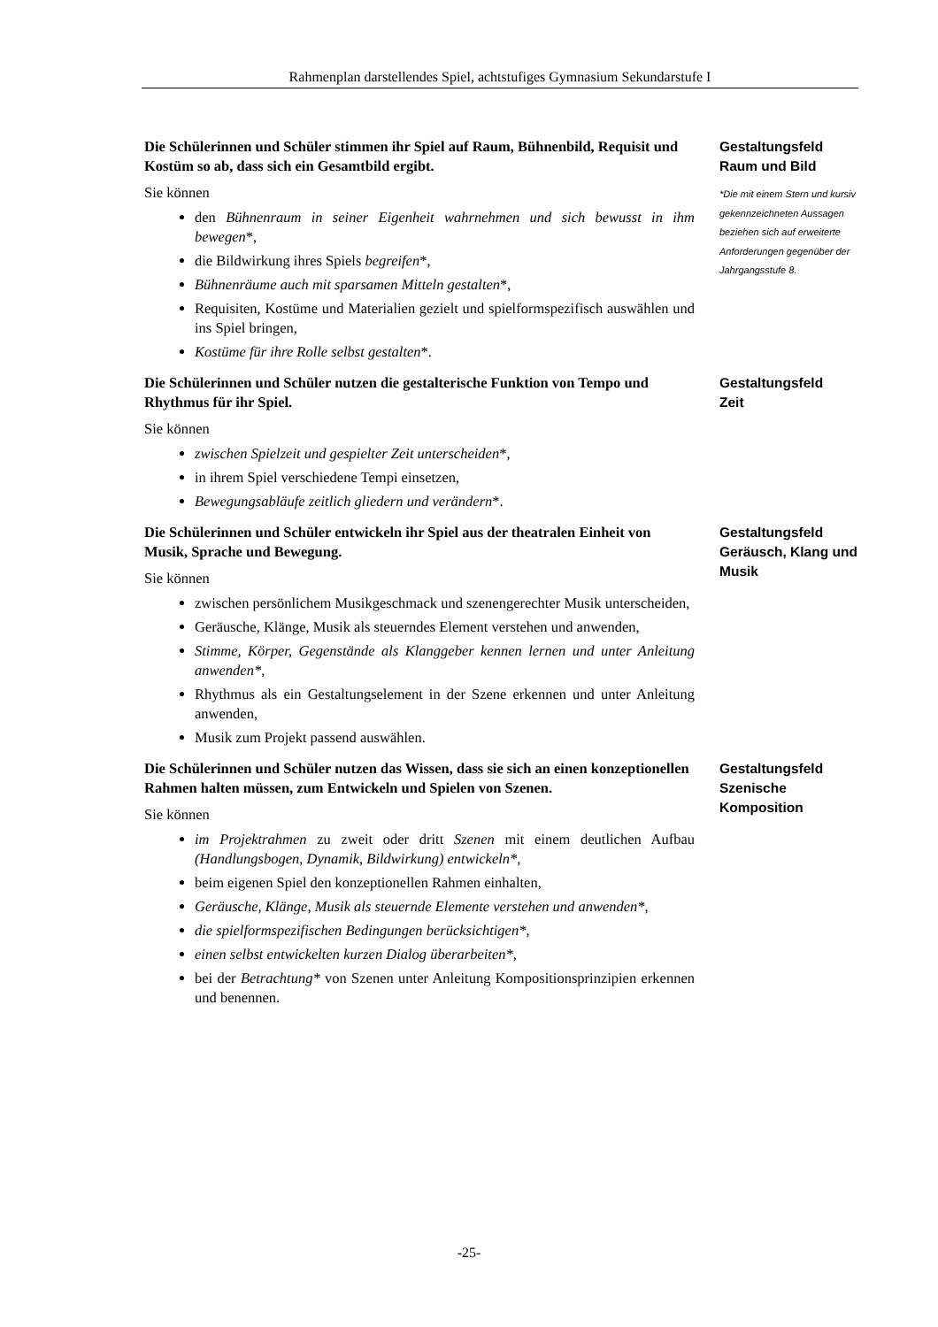Rahmenplan darstellendes Spiel, achtstufiges Gymnasium Sekundarstufe I
Die Schülerinnen und Schüler stimmen ihr Spiel auf Raum, Bühnenbild, Requisit und Kostüm so ab, dass sich ein Gesamtbild ergibt.
Sie können
den Bühnenraum in seiner Eigenheit wahrnehmen und sich bewusst in ihm bewegen*,
die Bildwirkung ihres Spiels begreifen*,
Bühnenräume auch mit sparsamen Mitteln gestalten*,
Requisiten, Kostüme und Materialien gezielt und spielformspezifisch auswählen und ins Spiel bringen,
Kostüme für ihre Rolle selbst gestalten*.
Gestaltungsfeld
Raum und Bild
*Die mit einem Stern und kursiv gekennzeichneten Aussagen beziehen sich auf erweiterte Anforderungen gegenüber der Jahrgangsstufe 8.
Die Schülerinnen und Schüler nutzen die gestalterische Funktion von Tempo und Rhythmus für ihr Spiel.
Sie können
zwischen Spielzeit und gespielter Zeit unterscheiden*,
in ihrem Spiel verschiedene Tempi einsetzen,
Bewegungsabläufe zeitlich gliedern und verändern*.
Gestaltungsfeld
Zeit
Die Schülerinnen und Schüler entwickeln ihr Spiel aus der theatralen Einheit von Musik, Sprache und Bewegung.
Sie können
zwischen persönlichem Musikgeschmack und szenengerechter Musik unterscheiden,
Geräusche, Klänge, Musik als steuerndes Element verstehen und anwenden,
Stimme, Körper, Gegenstände als Klanggeber kennen lernen und unter Anleitung anwenden*,
Rhythmus als ein Gestaltungselement in der Szene erkennen und unter Anleitung anwenden,
Musik zum Projekt passend auswählen.
Gestaltungsfeld
Geräusch, Klang und Musik
Die Schülerinnen und Schüler nutzen das Wissen, dass sie sich an einen konzep­tionellen Rahmen halten müssen, zum Entwickeln und Spielen von Szenen.
Sie können
im Projektrahmen zu zweit oder dritt Szenen mit einem deutlichen Aufbau (Handlungsbogen, Dynamik, Bildwirkung) entwickeln*,
beim eigenen Spiel den konzeptionellen Rahmen einhalten,
Geräusche, Klänge, Musik als steuernde Elemente verstehen und anwenden*,
die spielformspezifischen Bedingungen berücksichtigen*,
einen selbst entwickelten kurzen Dialog überarbeiten*,
bei der Betrachtung* von Szenen unter Anleitung Kompositionsprinzipien er­kennen und benennen.
Gestaltungsfeld
Szenische Komposition
-25-